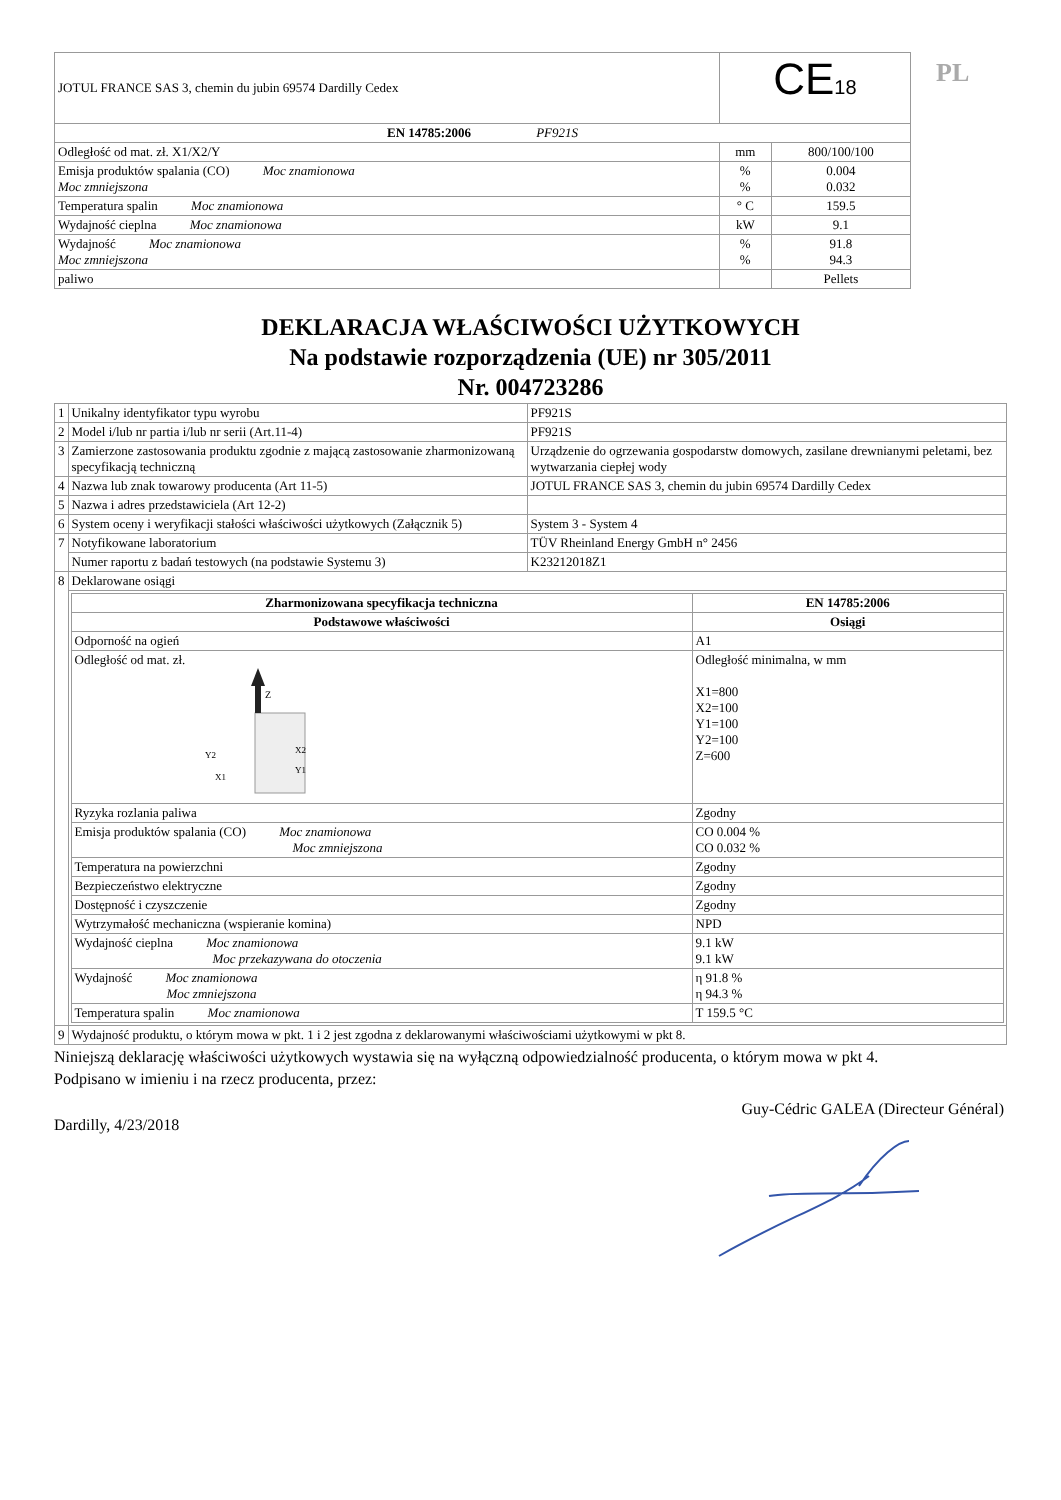PL
| JOTUL FRANCE SAS 3, chemin du jubin 69574 Dardilly Cedex | CE 18 | |
| EN 14785:2006 PF921S | | |
| Odległość od mat. zł. X1/X2/Y | mm | 800/100/100 |
| Emisja produktów spalania (CO) Moc znamionowa Moc zmniejszona | % % | 0.004 0.032 |
| Temperatura spalin Moc znamionowa | ° C | 159.5 |
| Wydajność cieplna Moc znamionowa | kW | 9.1 |
| Wydajność Moc znamionowa Moc zmniejszona | % % | 91.8 94.3 |
| paliwo | | Pellets |
DEKLARACJA WŁAŚCIWOŚCI UŻYTKOWYCH
Na podstawie rozporządzenia (UE) nr 305/2011
Nr. 004723286
| 1 | Unikalny identyfikator typu wyrobu | PF921S |
| 2 | Model i/lub nr partia i/lub nr serii (Art.11-4) | PF921S |
| 3 | Zamierzone zastosowania produktu zgodnie z mającą zastosowanie zharmonizowaną specyfikacją techniczną | Urządzenie do ogrzewania gospodarstw domowych, zasilane drewnianymi peletami, bez wytwarzania ciepłej wody |
| 4 | Nazwa lub znak towarowy producenta (Art 11-5) | JOTUL FRANCE SAS 3, chemin du jubin 69574 Dardilly Cedex |
| 5 | Nazwa i adres przedstawiciela (Art 12-2) | |
| 6 | System oceny i weryfikacji stałości właściwości użytkowych (Załącznik 5) | System 3 - System 4 |
| 7 | Notyfikowane laboratorium | TÜV Rheinland Energy GmbH n° 2456 |
| | Numer raportu z badań testowych (na podstawie Systemu 3) | K23212018Z1 |
| 8 | Deklarowane osiągi | |
| | / Zharmonizowana specyfikacja techniczna / EN 14785:2006 / / --- / --- / / Podstawowe właściwości / Osiągi / / Odporność na ogień / A1 / / Odległość od mat. zł. Z Y2 X2 Y1 X1 / Odległość minimalna, w mm X1=800 X2=100 Y1=100 Y2=100 Z=600 / / Ryzyka rozlania paliwa / Zgodny / / Emisja produktów spalania (CO) Moc znamionowa Moc zmniejszona / CO 0.004 % CO 0.032 % / / Temperatura na powierzchni / Zgodny / / Bezpieczeństwo elektryczne / Zgodny / / Dostępność i czyszczenie / Zgodny / / Wytrzymałość mechaniczna (wspieranie komina) / NPD / / Wydajność cieplna Moc znamionowa Moc przekazywana do otoczenia / 9.1 kW 9.1 kW / / Wydajność Moc znamionowa Moc zmniejszona / η 91.8 % η 94.3 % / / Temperatura spalin Moc znamionowa / T 159.5 °C / | |
| 9 | Wydajność produktu, o którym mowa w pkt. 1 i 2 jest zgodna z deklarowanymi właściwościami użytkowymi w pkt 8. | |
Niniejszą deklarację właściwości użytkowych wystawia się na wyłączną odpowiedzialność producenta, o którym mowa w pkt 4.
Podpisano w imieniu i na rzecz producenta, przez:
Guy-Cédric GALEA (Directeur Général)
Dardilly, 4/23/2018